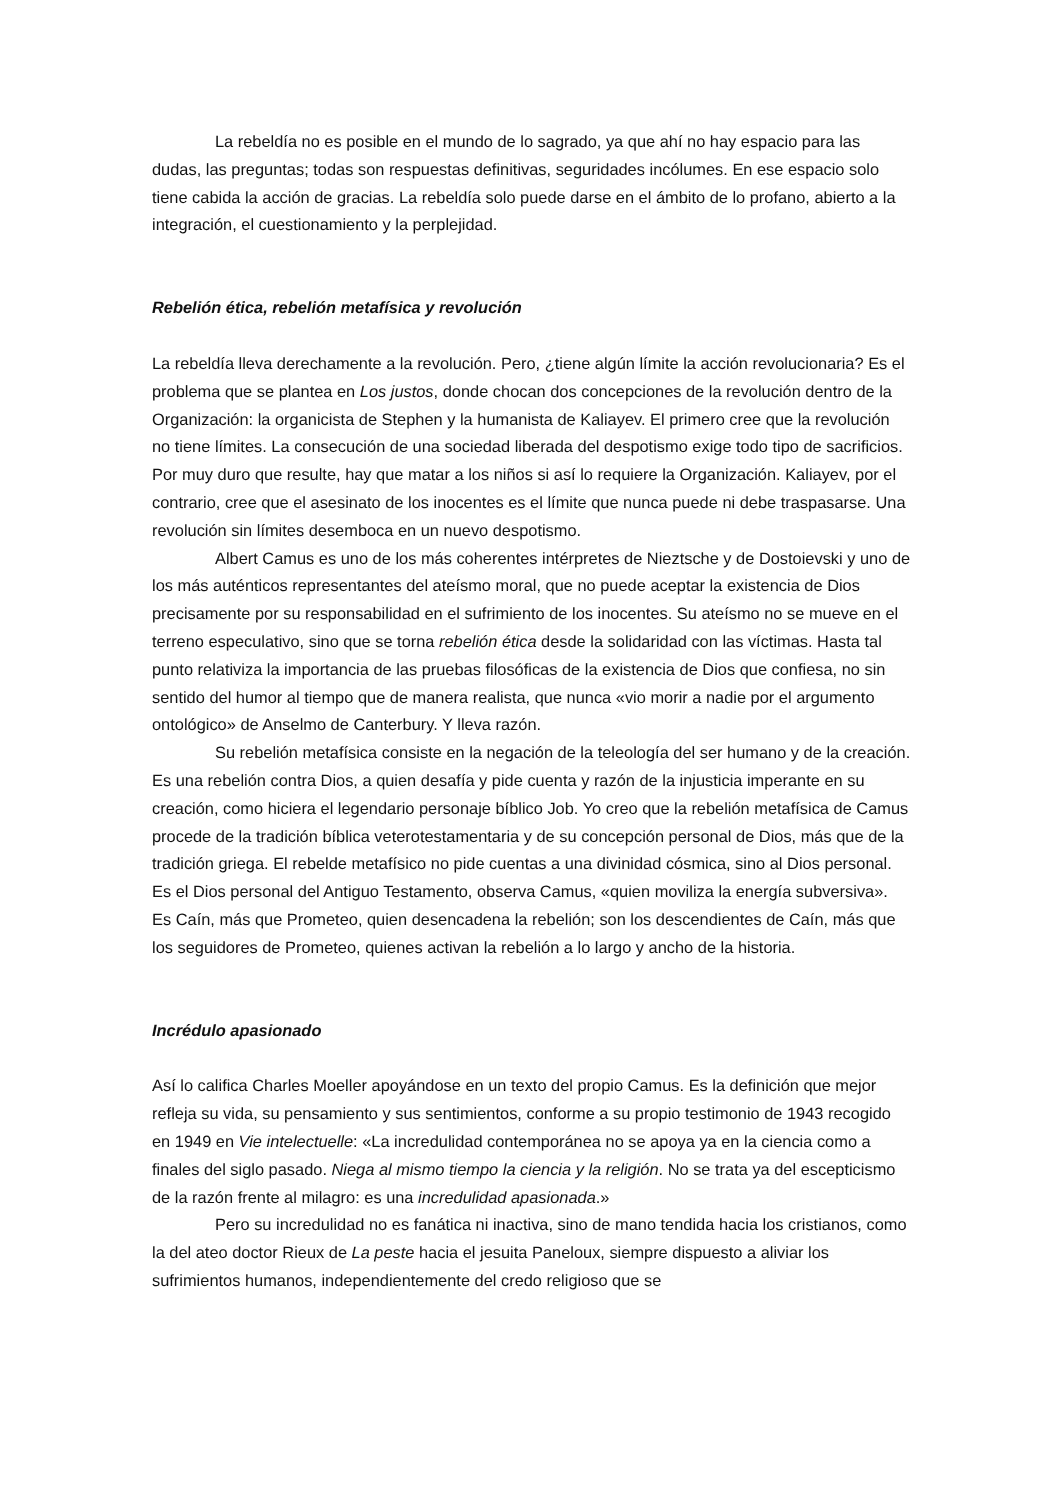La rebeldía no es posible en el mundo de lo sagrado, ya que ahí no hay espacio para las dudas, las preguntas; todas son respuestas definitivas, seguridades incólumes. En ese espacio solo tiene cabida la acción de gracias. La rebeldía solo puede darse en el ámbito de lo profano, abierto a la integración, el cuestionamiento y la perplejidad.
Rebelión ética, rebelión metafísica y revolución
La rebeldía lleva derechamente a la revolución. Pero, ¿tiene algún límite la acción revolucionaria? Es el problema que se plantea en Los justos, donde chocan dos concepciones de la revolución dentro de la Organización: la organicista de Stephen y la humanista de Kaliayev. El primero cree que la revolución no tiene límites. La consecución de una sociedad liberada del despotismo exige todo tipo de sacrificios. Por muy duro que resulte, hay que matar a los niños si así lo requiere la Organización. Kaliayev, por el contrario, cree que el asesinato de los inocentes es el límite que nunca puede ni debe traspasarse. Una revolución sin límites desemboca en un nuevo despotismo.
Albert Camus es uno de los más coherentes intérpretes de Nieztsche y de Dostoievski y uno de los más auténticos representantes del ateísmo moral, que no puede aceptar la existencia de Dios precisamente por su responsabilidad en el sufrimiento de los inocentes. Su ateísmo no se mueve en el terreno especulativo, sino que se torna rebelión ética desde la solidaridad con las víctimas. Hasta tal punto relativiza la importancia de las pruebas filosóficas de la existencia de Dios que confiesa, no sin sentido del humor al tiempo que de manera realista, que nunca «vio morir a nadie por el argumento ontológico» de Anselmo de Canterbury. Y lleva razón.
Su rebelión metafísica consiste en la negación de la teleología del ser humano y de la creación. Es una rebelión contra Dios, a quien desafía y pide cuenta y razón de la injusticia imperante en su creación, como hiciera el legendario personaje bíblico Job. Yo creo que la rebelión metafísica de Camus procede de la tradición bíblica veterotestamentaria y de su concepción personal de Dios, más que de la tradición griega. El rebelde metafísico no pide cuentas a una divinidad cósmica, sino al Dios personal. Es el Dios personal del Antiguo Testamento, observa Camus, «quien moviliza la energía subversiva». Es Caín, más que Prometeo, quien desencadena la rebelión; son los descendientes de Caín, más que los seguidores de Prometeo, quienes activan la rebelión a lo largo y ancho de la historia.
Incrédulo apasionado
Así lo califica Charles Moeller apoyándose en un texto del propio Camus. Es la definición que mejor refleja su vida, su pensamiento y sus sentimientos, conforme a su propio testimonio de 1943 recogido en 1949 en Vie intelectuelle: «La incredulidad contemporánea no se apoya ya en la ciencia como a finales del siglo pasado. Niega al mismo tiempo la ciencia y la religión. No se trata ya del escepticismo de la razón frente al milagro: es una incredulidad apasionada.»
Pero su incredulidad no es fanática ni inactiva, sino de mano tendida hacia los cristianos, como la del ateo doctor Rieux de La peste hacia el jesuita Paneloux, siempre dispuesto a aliviar los sufrimientos humanos, independientemente del credo religioso que se